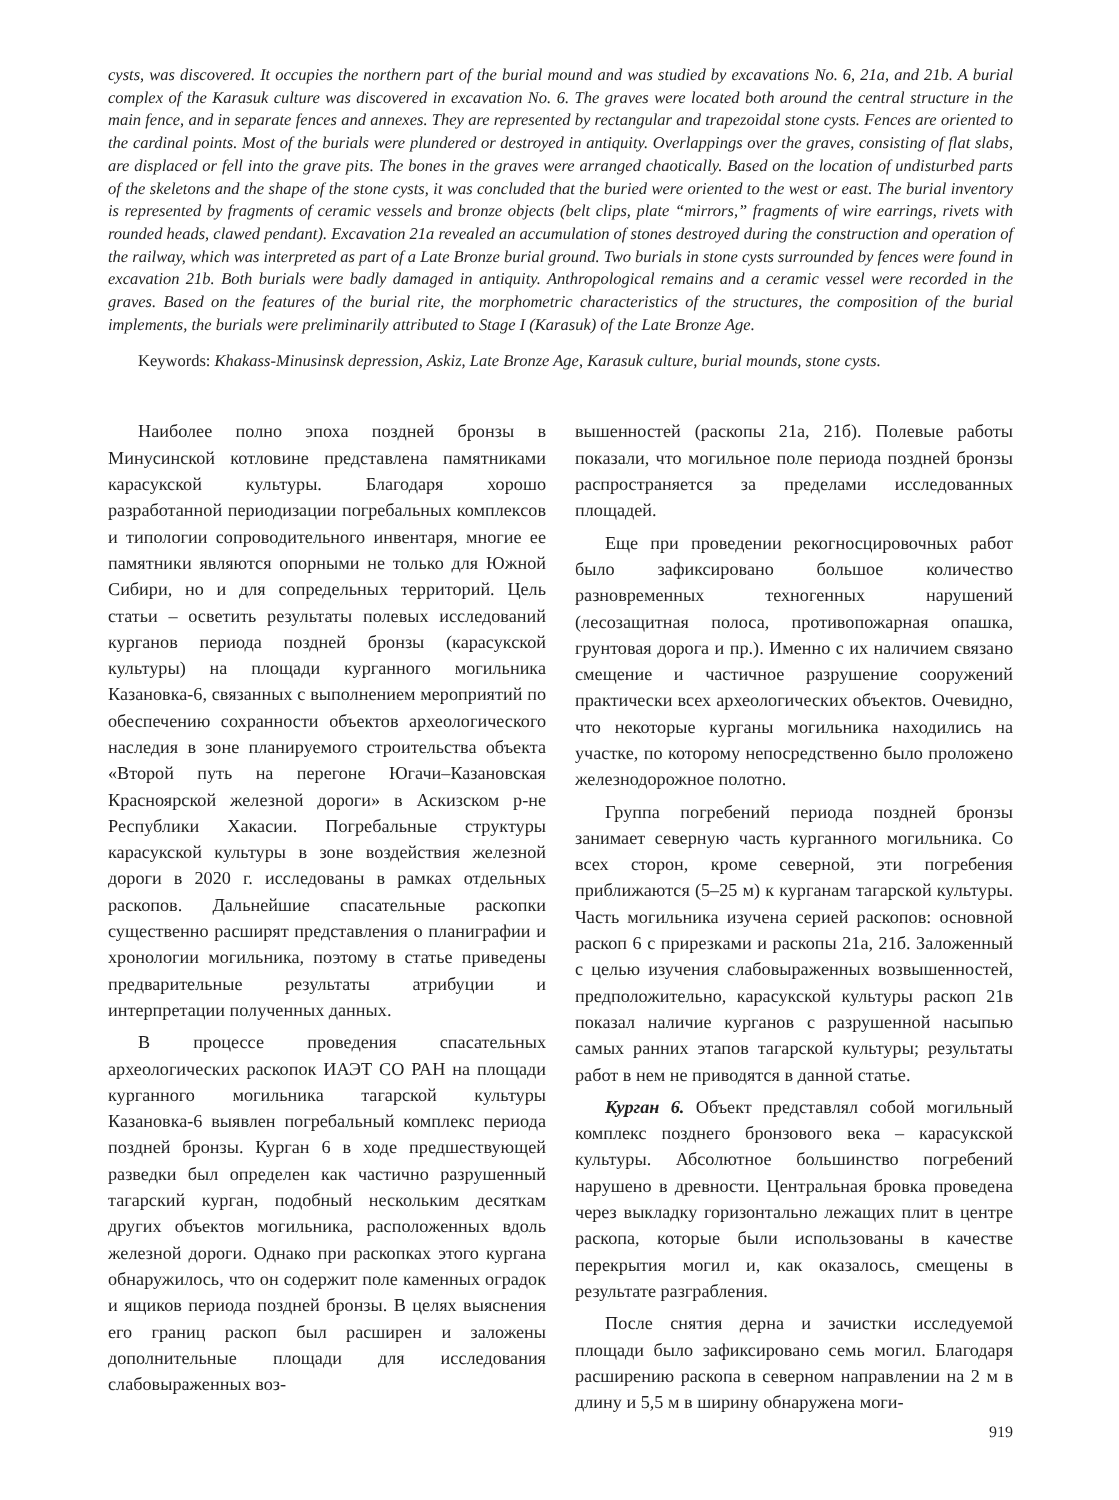cysts, was discovered. It occupies the northern part of the burial mound and was studied by excavations No. 6, 21a, and 21b. A burial complex of the Karasuk culture was discovered in excavation No. 6. The graves were located both around the central structure in the main fence, and in separate fences and annexes. They are represented by rectangular and trapezoidal stone cysts. Fences are oriented to the cardinal points. Most of the burials were plundered or destroyed in antiquity. Overlappings over the graves, consisting of flat slabs, are displaced or fell into the grave pits. The bones in the graves were arranged chaotically. Based on the location of undisturbed parts of the skeletons and the shape of the stone cysts, it was concluded that the buried were oriented to the west or east. The burial inventory is represented by fragments of ceramic vessels and bronze objects (belt clips, plate “mirrors,” fragments of wire earrings, rivets with rounded heads, clawed pendant). Excavation 21a revealed an accumulation of stones destroyed during the construction and operation of the railway, which was interpreted as part of a Late Bronze burial ground. Two burials in stone cysts surrounded by fences were found in excavation 21b. Both burials were badly damaged in antiquity. Anthropological remains and a ceramic vessel were recorded in the graves. Based on the features of the burial rite, the morphometric characteristics of the structures, the composition of the burial implements, the burials were preliminarily attributed to Stage I (Karasuk) of the Late Bronze Age.
Keywords: Khakass-Minusinsk depression, Askiz, Late Bronze Age, Karasuk culture, burial mounds, stone cysts.
Наиболее полно эпоха поздней бронзы в Минусинской котловине представлена памятниками карасукской культуры. Благодаря хорошо разработанной периодизации погребальных комплексов и типологии сопроводительного инвентаря, многие ее памятники являются опорными не только для Южной Сибири, но и для сопредельных территорий. Цель статьи – осветить результаты полевых исследований курганов периода поздней бронзы (карасукской культуры) на площади курганного могильника Казановка-6, связанных с выполнением мероприятий по обеспечению сохранности объектов археологического наследия в зоне планируемого строительства объекта «Второй путь на перегоне Югачи–Казановская Красноярской железной дороги» в Аскизском р-не Республики Хакасии. Погребальные структуры карасукской культуры в зоне воздействия железной дороги в 2020 г. исследованы в рамках отдельных раскопов. Дальнейшие спасательные раскопки существенно расширят представления о планиграфии и хронологии могильника, поэтому в статье приведены предварительные результаты атрибуции и интерпретации полученных данных.
В процессе проведения спасательных археологических раскопок ИАЭТ СО РАН на площади курганного могильника тагарской культуры Казановка-6 выявлен погребальный комплекс периода поздней бронзы. Курган 6 в ходе предшествующей разведки был определен как частично разрушенный тагарский курган, подобный нескольким десяткам других объектов могильника, расположенных вдоль железной дороги. Однако при раскопках этого кургана обнаружилось, что он содержит поле каменных оградок и ящиков периода поздней бронзы. В целях выяснения его границ раскоп был расширен и заложены дополнительные площади для исследования слабовыраженных воз-
вышенностей (раскопы 21а, 21б). Полевые работы показали, что могильное поле периода поздней бронзы распространяется за пределами исследованных площадей.
Еще при проведении рекогносцировочных работ было зафиксировано большое количество разновременных техногенных нарушений (лесозащитная полоса, противопожарная опашка, грунтовая дорога и пр.). Именно с их наличием связано смещение и частичное разрушение сооружений практически всех археологических объектов. Очевидно, что некоторые курганы могильника находились на участке, по которому непосредственно было проложено железнодорожное полотно.
Группа погребений периода поздней бронзы занимает северную часть курганного могильника. Со всех сторон, кроме северной, эти погребения приближаются (5–25 м) к курганам тагарской культуры. Часть могильника изучена серией раскопов: основной раскоп 6 с прирезками и раскопы 21а, 21б. Заложенный с целью изучения слабовыраженных возвышенностей, предположительно, карасукской культуры раскоп 21в показал наличие курганов с разрушенной насыпью самых ранних этапов тагарской культуры; результаты работ в нем не приводятся в данной статье.
Курган 6. Объект представлял собой могильный комплекс позднего бронзового века – карасукской культуры. Абсолютное большинство погребений нарушено в древности. Центральная бровка проведена через выкладку горизонтально лежащих плит в центре раскопа, которые были использованы в качестве перекрытия могил и, как оказалось, смещены в результате разграбления.
После снятия дерна и зачистки исследуемой площади было зафиксировано семь могил. Благодаря расширению раскопа в северном направлении на 2 м в длину и 5,5 м в ширину обнаружена моги-
919